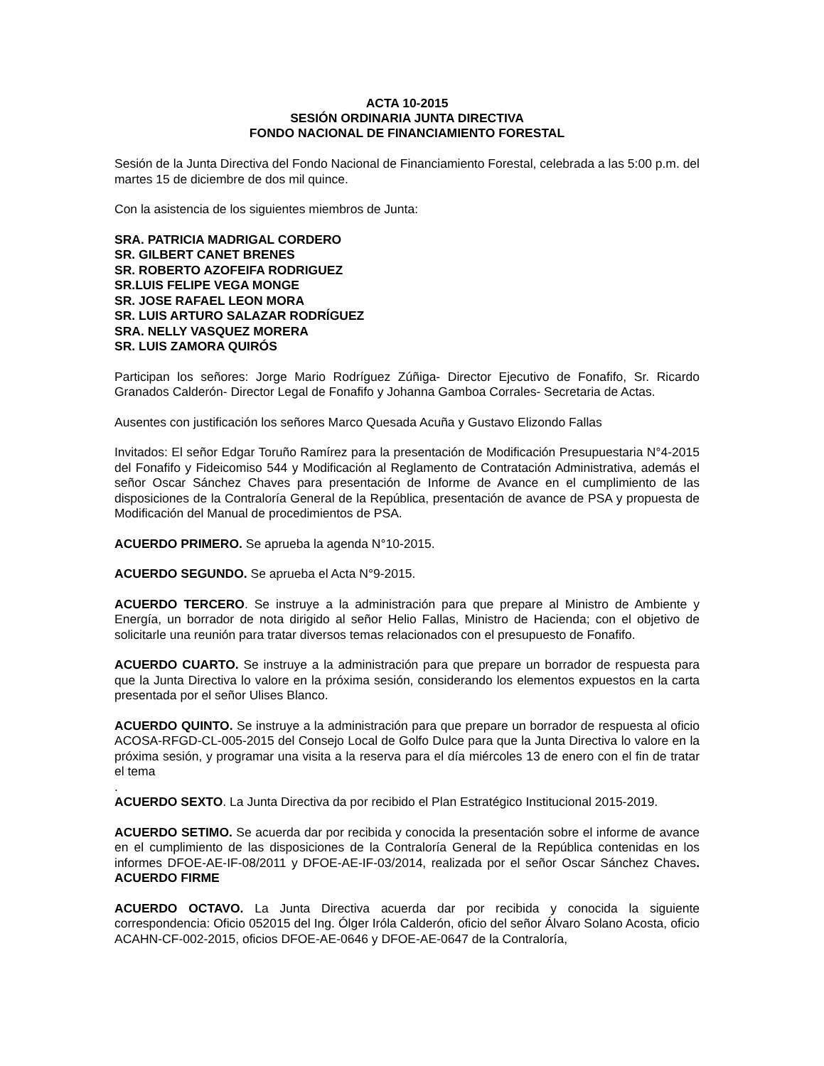ACTA 10-2015
SESIÓN ORDINARIA JUNTA DIRECTIVA
FONDO NACIONAL DE FINANCIAMIENTO FORESTAL
Sesión de la Junta Directiva del Fondo Nacional de Financiamiento Forestal, celebrada a las 5:00 p.m. del martes 15 de diciembre de dos mil quince.
Con la asistencia de los siguientes miembros de Junta:
SRA. PATRICIA MADRIGAL CORDERO
SR. GILBERT CANET BRENES
SR. ROBERTO AZOFEIFA RODRIGUEZ
SR.LUIS FELIPE VEGA MONGE
SR. JOSE RAFAEL LEON MORA
SR. LUIS ARTURO SALAZAR RODRÍGUEZ
SRA. NELLY VASQUEZ MORERA
SR. LUIS ZAMORA QUIRÓS
Participan los señores: Jorge Mario Rodríguez Zúñiga- Director Ejecutivo de Fonafifo, Sr. Ricardo Granados Calderón- Director Legal de Fonafifo y Johanna Gamboa Corrales- Secretaria de Actas.
Ausentes con justificación los señores Marco Quesada Acuña y Gustavo Elizondo Fallas
Invitados: El señor Edgar Toruño Ramírez para la presentación de Modificación Presupuestaria N°4-2015 del Fonafifo y Fideicomiso 544 y Modificación al Reglamento de Contratación Administrativa, además el señor Oscar Sánchez Chaves para presentación de Informe de Avance en el cumplimiento de las disposiciones de la Contraloría General de la República, presentación de avance de PSA y propuesta de Modificación del Manual de procedimientos de PSA.
ACUERDO PRIMERO. Se aprueba la agenda N°10-2015.
ACUERDO SEGUNDO. Se aprueba el Acta N°9-2015.
ACUERDO TERCERO. Se instruye a la administración para que prepare al Ministro de Ambiente y Energía, un borrador de nota dirigido al señor Helio Fallas, Ministro de Hacienda; con el objetivo de solicitarle una reunión para tratar diversos temas relacionados con el presupuesto de Fonafifo.
ACUERDO CUARTO. Se instruye a la administración para que prepare un borrador de respuesta para que la Junta Directiva lo valore en la próxima sesión, considerando los elementos expuestos en la carta presentada por el señor Ulises Blanco.
ACUERDO QUINTO. Se instruye a la administración para que prepare un borrador de respuesta al oficio ACOSA-RFGD-CL-005-2015 del Consejo Local de Golfo Dulce para que la Junta Directiva lo valore en la próxima sesión, y programar una visita a la reserva para el día miércoles 13 de enero con el fin de tratar el tema
.
ACUERDO SEXTO. La Junta Directiva da por recibido el Plan Estratégico Institucional 2015-2019.
ACUERDO SETIMO. Se acuerda dar por recibida y conocida la presentación sobre el informe de avance en el cumplimiento de las disposiciones de la Contraloría General de la República contenidas en los informes DFOE-AE-IF-08/2011 y DFOE-AE-IF-03/2014, realizada por el señor Oscar Sánchez Chaves. ACUERDO FIRME
ACUERDO OCTAVO. La Junta Directiva acuerda dar por recibida y conocida la siguiente correspondencia: Oficio 052015 del Ing. Ólger Iróla Calderón, oficio del señor Álvaro Solano Acosta, oficio ACAHN-CF-002-2015, oficios DFOE-AE-0646 y DFOE-AE-0647 de la Contraloría,